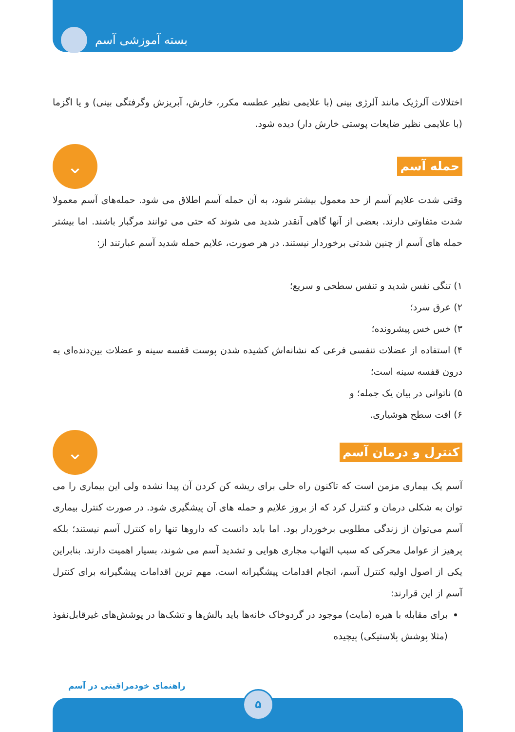بسته آموزشی آسم
اختلالات آلرژیک مانند آلرژی بینی (با علایمی نظیر عطسه مکرر، خارش، آبریزش وگرفتگی بینی) و یا اگزما (با علایمی نظیر ضایعات پوستی خارش دار) دیده شود.
حمله آسم
⌄
وقتی شدت علایم آسم از حد معمول بیشتر شود، به آن حمله آسم اطلاق می شود. حمله‌های آسم معمولا شدت متفاوتی دارند. بعضی از آنها گاهی آنقدر شدید می شوند که حتی می توانند مرگبار باشند. اما بیشتر حمله های آسم از چنین شدتی برخوردار نیستند. در هر صورت، علایم حمله شدید آسم عبارتند از:
۱) تنگی نفس شدید و تنفس سطحی و سریع؛
۲) عرق سرد؛
۳) خس خس پیشرونده؛
۴) استفاده از عضلات تنفسی فرعی که نشانه‌اش کشیده شدن پوست قفسه سینه و عضلات بین‌دنده‌ای به درون قفسه سینه است؛
۵) ناتوانی در بیان یک جمله؛ و
۶) افت سطح هوشیاری.
کنترل و درمان آسم
⌄
آسم یک بیماری مزمن است که تاکنون راه حلی برای ریشه کن کردن آن پیدا نشده ولی این بیماری را می توان به شکلی درمان و کنترل کرد که از بروز علایم و حمله های آن پیشگیری شود. در صورت کنترل بیماری آسم می‌توان از زندگی مطلوبی برخوردار بود. اما باید دانست که داروها تنها راه کنترل آسم نیستند؛ بلکه پرهیز از عوامل محرکی که سبب التهاب مجاری هوایی و تشدید آسم می شوند، بسیار اهمیت دارند. بنابراین یکی از اصول اولیه کنترل آسم، انجام اقدامات پیشگیرانه است. مهم ترین اقدامات پیشگیرانه برای کنترل آسم از این قرارند:
برای مقابله با هیره (مایت) موجود در گردوخاک خانه‌ها باید بالش‌ها و تشک‌ها در پوشش‌های غیرقابل‌نفوذ (مثلا پوشش پلاستیکی) پیچیده
راهنمای خودمراقبتی در آسم
۵